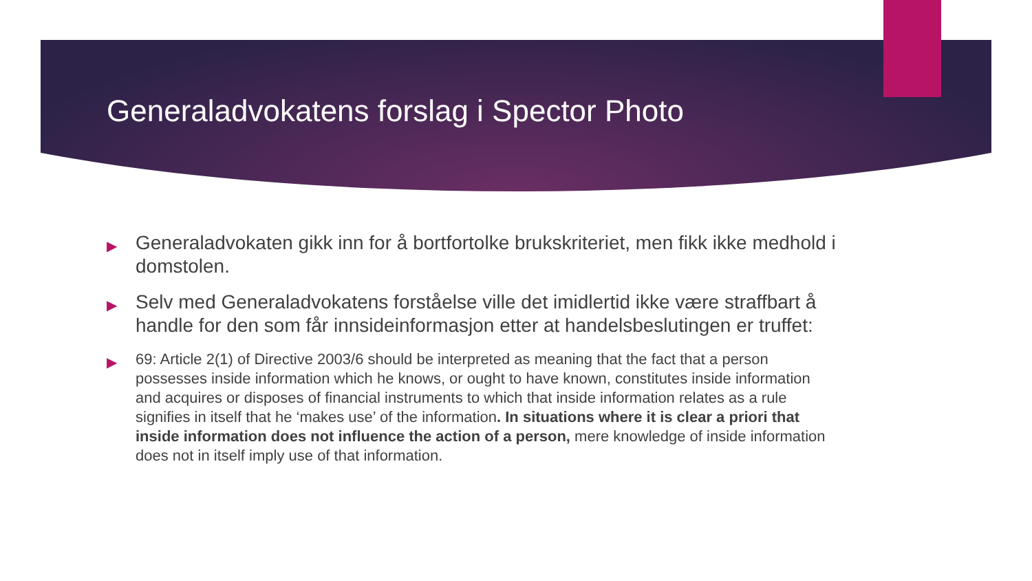Generaladvokatens forslag i Spector Photo
▶ Generaladvokaten gikk inn for å bortfortolke brukskriteriet, men fikk ikke medhold i domstolen.
▶ Selv med Generaladvokatens forståelse ville det imidlertid ikke være straffbart å handle for den som får innsideinformasjon etter at handelsbeslutingen er truffet:
▶ 69: Article 2(1) of Directive 2003/6 should be interpreted as meaning that the fact that a person possesses inside information which he knows, or ought to have known, constitutes inside information and acquires or disposes of financial instruments to which that inside information relates as a rule signifies in itself that he ‘makes use’ of the information. In situations where it is clear a priori that inside information does not influence the action of a person, mere knowledge of inside information does not in itself imply use of that information.